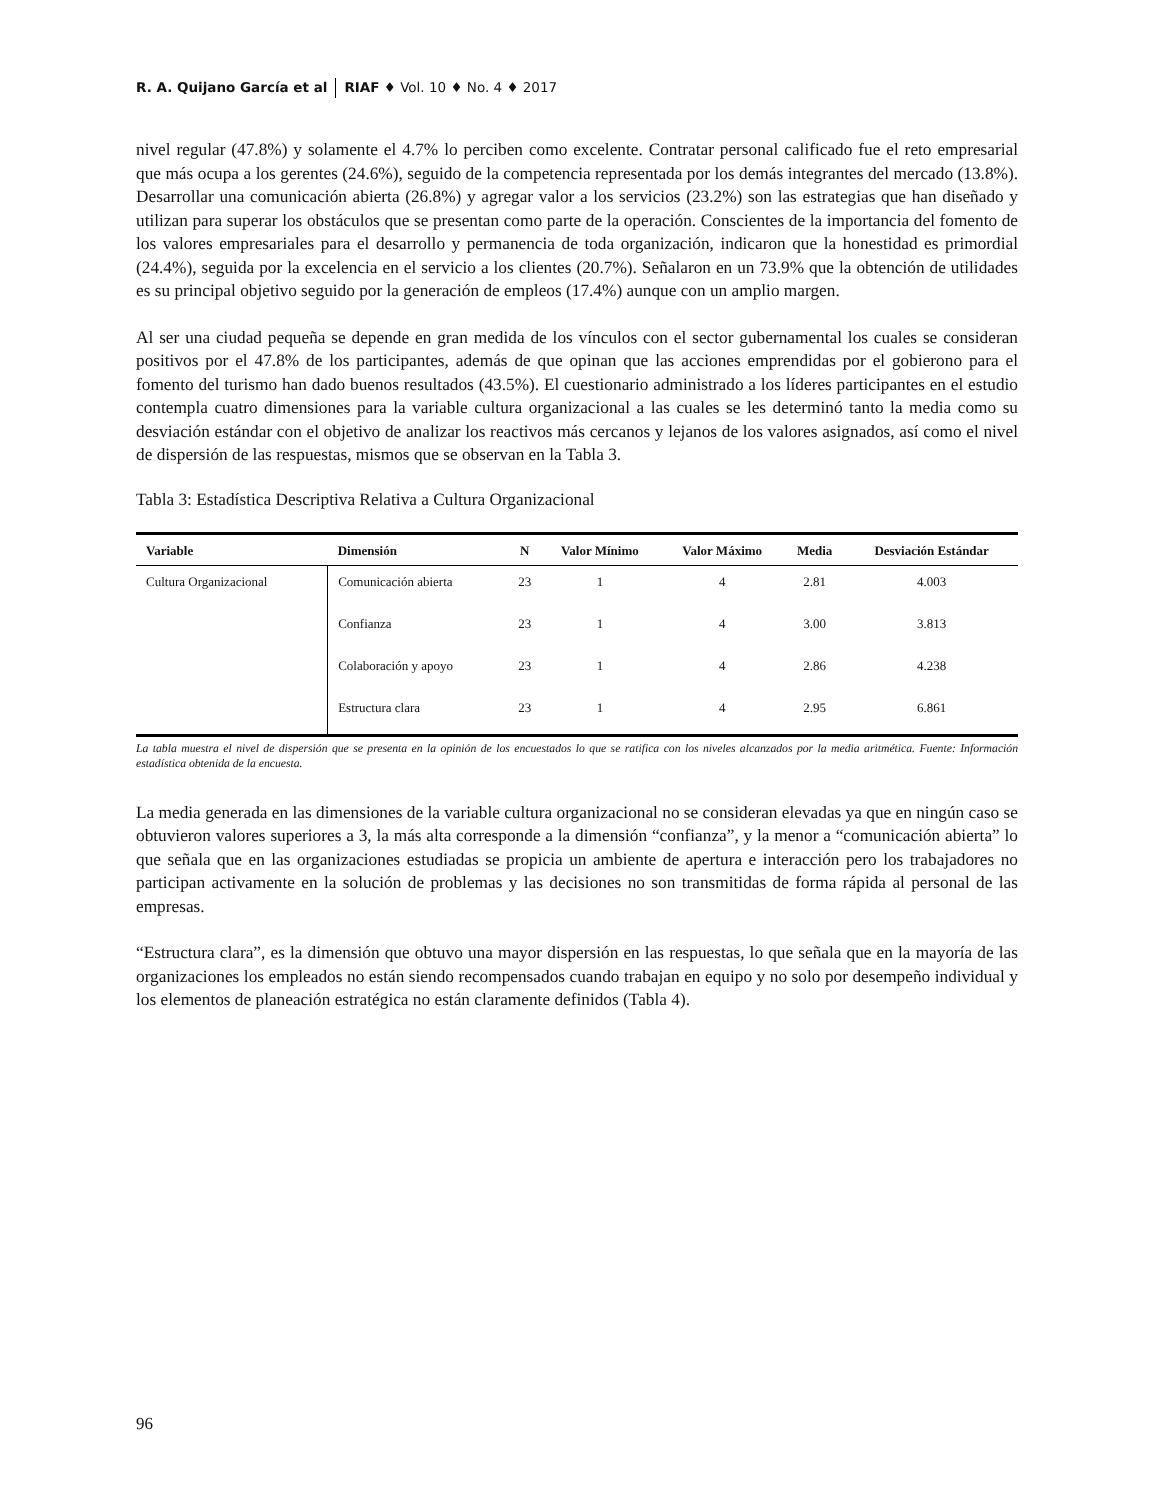R. A. Quijano García et al RIAF ♦ Vol. 10 ♦ No. 4 ♦ 2017
nivel regular (47.8%) y solamente el 4.7% lo perciben como excelente. Contratar personal calificado fue el reto empresarial que más ocupa a los gerentes (24.6%), seguido de la competencia representada por los demás integrantes del mercado (13.8%). Desarrollar una comunicación abierta (26.8%) y agregar valor a los servicios (23.2%) son las estrategias que han diseñado y utilizan para superar los obstáculos que se presentan como parte de la operación. Conscientes de la importancia del fomento de los valores empresariales para el desarrollo y permanencia de toda organización, indicaron que la honestidad es primordial (24.4%), seguida por la excelencia en el servicio a los clientes (20.7%). Señalaron en un 73.9% que la obtención de utilidades es su principal objetivo seguido por la generación de empleos (17.4%) aunque con un amplio margen.
Al ser una ciudad pequeña se depende en gran medida de los vínculos con el sector gubernamental los cuales se consideran positivos por el 47.8% de los participantes, además de que opinan que las acciones emprendidas por el gobierono para el fomento del turismo han dado buenos resultados (43.5%). El cuestionario administrado a los líderes participantes en el estudio contempla cuatro dimensiones para la variable cultura organizacional a las cuales se les determinó tanto la media como su desviación estándar con el objetivo de analizar los reactivos más cercanos y lejanos de los valores asignados, así como el nivel de dispersión de las respuestas, mismos que se observan en la Tabla 3.
Tabla 3: Estadística Descriptiva Relativa a Cultura Organizacional
| Variable | Dimensión | N | Valor Mínimo | Valor Máximo | Media | Desviación Estándar |
| --- | --- | --- | --- | --- | --- | --- |
| Cultura Organizacional | Comunicación abierta | 23 | 1 | 4 | 2.81 | 4.003 |
| | Confianza | 23 | 1 | 4 | 3.00 | 3.813 |
| | Colaboración y apoyo | 23 | 1 | 4 | 2.86 | 4.238 |
| | Estructura clara | 23 | 1 | 4 | 2.95 | 6.861 |
La tabla muestra el nivel de dispersión que se presenta en la opinión de los encuestados lo que se ratifica con los niveles alcanzados por la media aritmética. Fuente: Información estadística obtenida de la encuesta.
La media generada en las dimensiones de la variable cultura organizacional no se consideran elevadas ya que en ningún caso se obtuvieron valores superiores a 3, la más alta corresponde a la dimensión “confianza”, y la menor a “comunicación abierta” lo que señala que en las organizaciones estudiadas se propicia un ambiente de apertura e interacción pero los trabajadores no participan activamente en la solución de problemas y las decisiones no son transmitidas de forma rápida al personal de las empresas.
“Estructura clara”, es la dimensión que obtuvo una mayor dispersión en las respuestas, lo que señala que en la mayoría de las organizaciones los empleados no están siendo recompensados cuando trabajan en equipo y no solo por desempeño individual y los elementos de planeación estratégica no están claramente definidos (Tabla 4).
96